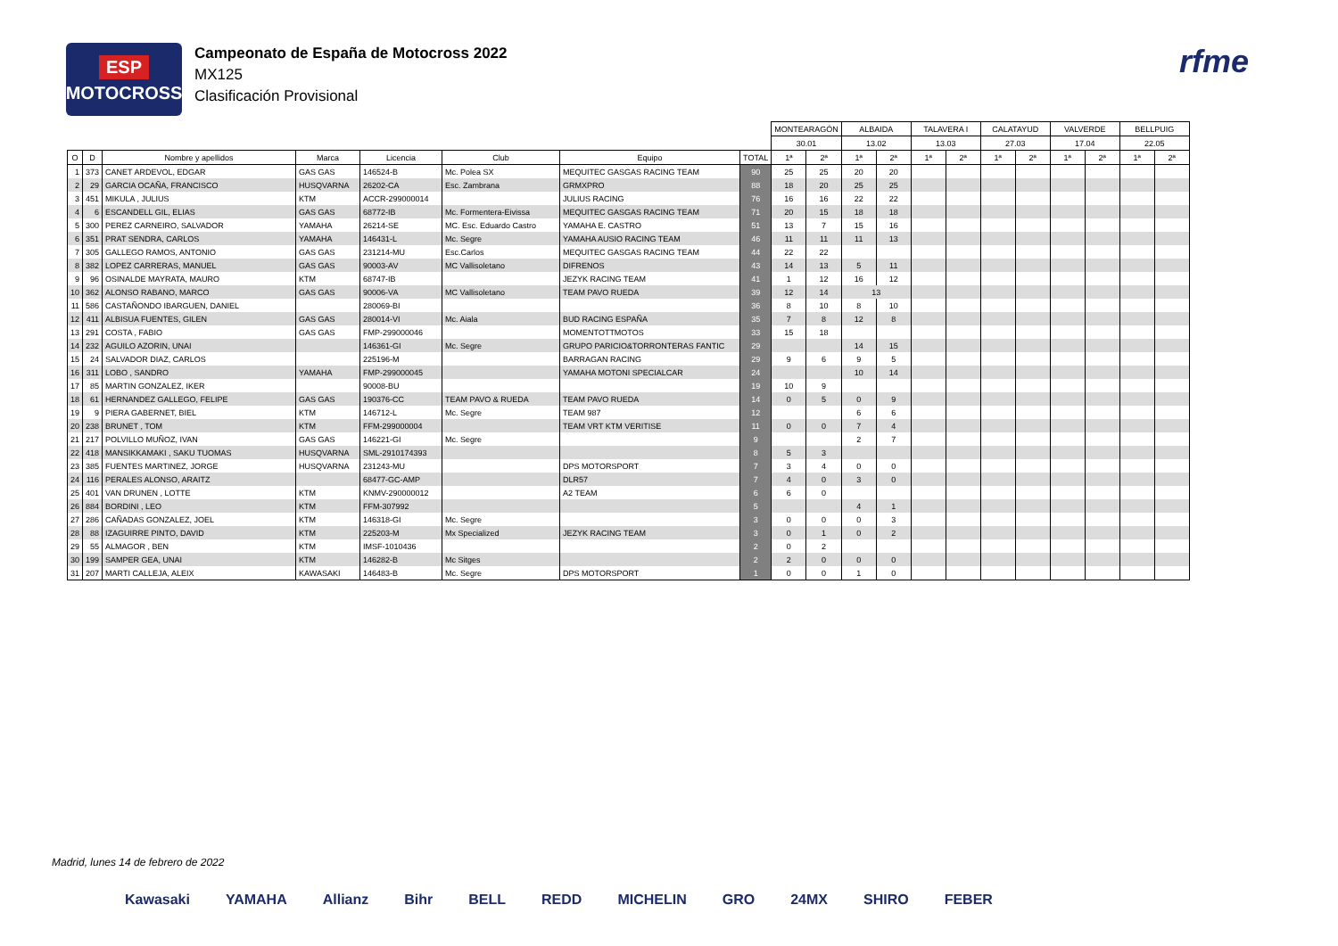ESP
MOTOCROSS
Campeonato de España de Motocross 2022
MX125
Clasificación Provisional
rfme
| | | | | | | | | MONTEARAGÓN | | ALBAIDA | | TALAVERA I | | CALATAYUD | | VALVERDE | | BELLPUIG | |
| --- | --- | --- | --- | --- | --- | --- | --- | --- | --- | --- | --- | --- | --- | --- | --- | --- | --- | --- | --- |
| | | | | | | | | 30.01 | | 13.02 | | 13.03 | | 27.03 | | 17.04 | | 22.05 | |
| O | D | Nombre y apellidos | Marca | Licencia | Club | Equipo | TOTAL | 1ª | 2ª | 1ª | 2ª | 1ª | 2ª | 1ª | 2ª | 1ª | 2ª | 1ª | 2ª |
| 1 | 373 | CANET ARDEVOL, EDGAR | GAS GAS | 146524-B | Mc. Polea SX | MEQUITEC GASGAS RACING TEAM | 90 | 25 | 25 | 20 | 20 | | | | | | | | |
| 2 | 29 | GARCIA OCAÑA, FRANCISCO | HUSQVARNA | 26202-CA | Esc. Zambrana | GRMXPRO | 88 | 18 | 20 | 25 | 25 | | | | | | | | |
| 3 | 451 | MIKULA , JULIUS | KTM | ACCR-299000014 | | JULIUS RACING | 76 | 16 | 16 | 22 | 22 | | | | | | | | |
| 4 | 6 | ESCANDELL GIL, ELIAS | GAS GAS | 68772-IB | Mc. Formentera-Eivissa | MEQUITEC GASGAS RACING TEAM | 71 | 20 | 15 | 18 | 18 | | | | | | | | |
| 5 | 300 | PEREZ CARNEIRO, SALVADOR | YAMAHA | 26214-SE | MC. Esc. Eduardo Castro | YAMAHA E. CASTRO | 51 | 13 | 7 | 15 | 16 | | | | | | | | |
| 6 | 351 | PRAT SENDRA, CARLOS | YAMAHA | 146431-L | Mc. Segre | YAMAHA AUSIO RACING TEAM | 46 | 11 | 11 | 11 | 13 | | | | | | | | |
| 7 | 305 | GALLEGO RAMOS, ANTONIO | GAS GAS | 231214-MU | Esc.Carlos | MEQUITEC GASGAS RACING TEAM | 44 | 22 | 22 | | | | | | | | | | |
| 8 | 382 | LOPEZ CARRERAS, MANUEL | GAS GAS | 90003-AV | MC Vallisoletano | DIFRENOS | 43 | 14 | 13 | 5 | 11 | | | | | | | | |
| 9 | 96 | OSINALDE MAYRATA, MAURO | KTM | 68747-IB | | JEZYK RACING TEAM | 41 | 1 | 12 | 16 | 12 | | | | | | | | |
| 10 | 362 | ALONSO RABANO, MARCO | GAS GAS | 90006-VA | MC Vallisoletano | TEAM PAVO RUEDA | 39 | 12 | 14 | 13 | | | | | | | | | |
| 11 | 586 | CASTAÑONDO IBARGUEN, DANIEL | | 280069-BI | | | 36 | 8 | 10 | 8 | 10 | | | | | | | | |
| 12 | 411 | ALBISUA FUENTES, GILEN | GAS GAS | 280014-VI | Mc. Aiala | BUD RACING ESPAÑA | 35 | 7 | 8 | 12 | 8 | | | | | | | | |
| 13 | 291 | COSTA , FABIO | GAS GAS | FMP-299000046 | | MOMENTOTTMOTOS | 33 | 15 | 18 | | | | | | | | | | |
| 14 | 232 | AGUILO AZORIN, UNAI | | 146361-GI | Mc. Segre | GRUPO PARICIO&TORRONTERAS FANTIC | 29 | | | 14 | 15 | | | | | | | | |
| 15 | 24 | SALVADOR DIAZ, CARLOS | | 225196-M | | BARRAGAN RACING | 29 | 9 | 6 | 9 | 5 | | | | | | | | |
| 16 | 311 | LOBO , SANDRO | YAMAHA | FMP-299000045 | | YAMAHA MOTONI SPECIALCAR | 24 | | | 10 | 14 | | | | | | | | |
| 17 | 85 | MARTIN GONZALEZ, IKER | | 90008-BU | | | 19 | 10 | 9 | | | | | | | | | | |
| 18 | 61 | HERNANDEZ GALLEGO, FELIPE | GAS GAS | 190376-CC | TEAM PAVO & RUEDA | TEAM PAVO RUEDA | 14 | 0 | 5 | 0 | 9 | | | | | | | | |
| 19 | 9 | PIERA GABERNET, BIEL | KTM | 146712-L | Mc. Segre | TEAM 987 | 12 | | | 6 | 6 | | | | | | | | |
| 20 | 238 | BRUNET , TOM | KTM | FFM-299000004 | | TEAM VRT KTM VERITISE | 11 | 0 | 0 | 7 | 4 | | | | | | | | |
| 21 | 217 | POLVILLO MUÑOZ, IVAN | GAS GAS | 146221-GI | Mc. Segre | | 9 | | | 2 | 7 | | | | | | | | |
| 22 | 418 | MANSIKKAMAKI , SAKU TUOMAS | HUSQVARNA | SML-2910174393 | | | 8 | 5 | 3 | | | | | | | | | | |
| 23 | 385 | FUENTES MARTINEZ, JORGE | HUSQVARNA | 231243-MU | | DPS MOTORSPORT | 7 | 3 | 4 | 0 | 0 | | | | | | | | |
| 24 | 116 | PERALES ALONSO, ARAITZ | | 68477-GC-AMP | | DLR57 | 7 | 4 | 0 | 3 | 0 | | | | | | | | |
| 25 | 401 | VAN DRUNEN , LOTTE | KTM | KNMV-290000012 | | A2 TEAM | 6 | 6 | 0 | | | | | | | | | | |
| 26 | 884 | BORDINI , LEO | KTM | FFM-307992 | | | 5 | | | 4 | 1 | | | | | | | | |
| 27 | 286 | CAÑADAS GONZALEZ, JOEL | KTM | 146318-GI | Mc. Segre | | 3 | 0 | 0 | 0 | 3 | | | | | | | | |
| 28 | 88 | IZAGUIRRE PINTO, DAVID | KTM | 225203-M | Mx Specialized | JEZYK RACING TEAM | 3 | 0 | 1 | 0 | 2 | | | | | | | | |
| 29 | 55 | ALMAGOR , BEN | KTM | IMSF-1010436 | | | 2 | 0 | 2 | | | | | | | | | | |
| 30 | 199 | SAMPER GEA, UNAI | KTM | 146282-B | Mc Sitges | | 2 | 2 | 0 | 0 | 0 | | | | | | | | |
| 31 | 207 | MARTI CALLEJA, ALEIX | KAWASAKI | 146483-B | Mc. Segre | DPS MOTORSPORT | 1 | 0 | 0 | 1 | 0 | | | | | | | | |
Madrid, lunes 14 de febrero de 2022
Kawasaki YAMAHA Allianz Bihr BELL REDD MICHELIN GRO 24MX SHIRO FEBER